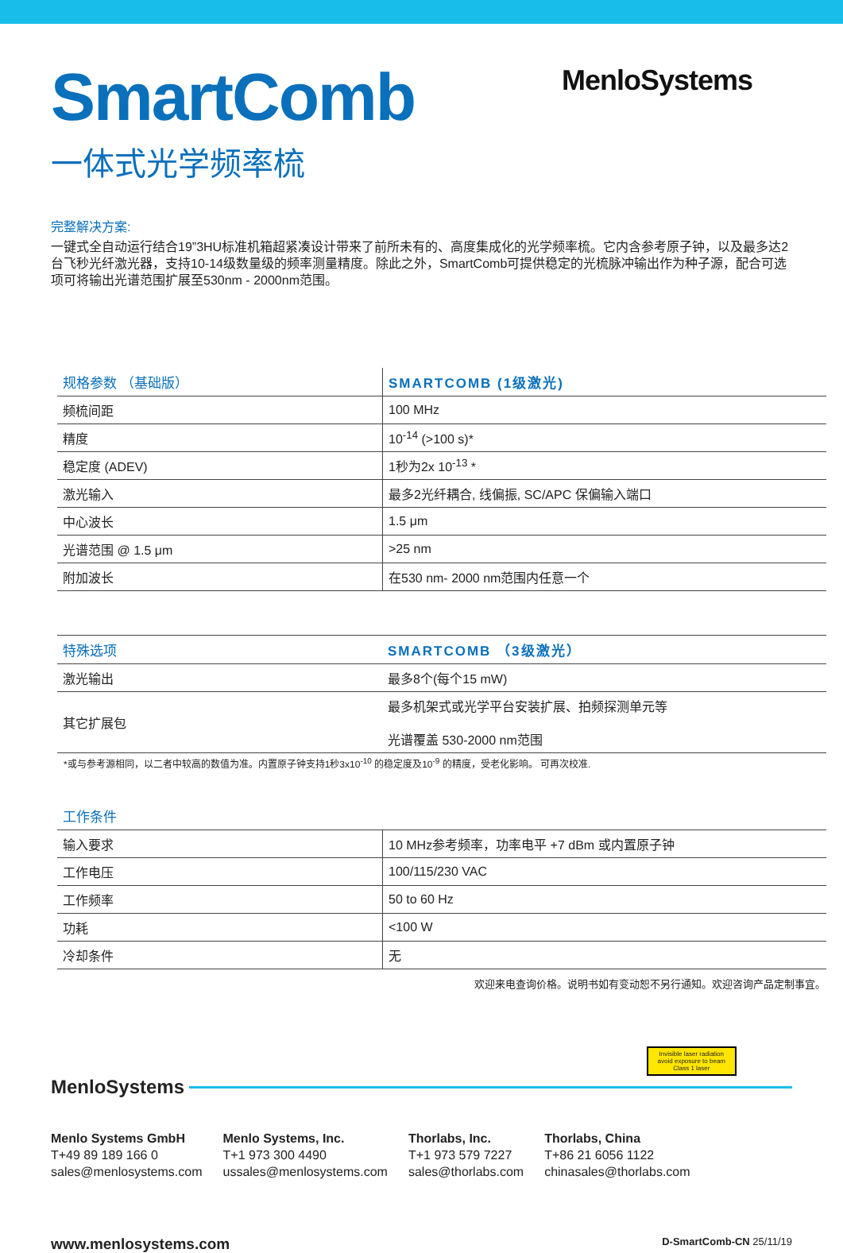SmartComb
一体式光学频率梳
MenloSystems
完整解决方案:
一键式全自动运行结合19”3HU标准机箱超紧凑设计带来了前所未有的、高度集成化的光学频率梳。它内含参考原子钟，以及最多达2台飞秒光纤激光器，支持10-14级数量级的频率测量精度。除此之外，SmartComb可提供稳定的光梳脉冲输出作为种子源，配合可选项可将输出光谱范围扩展至530nm - 2000nm范围。
| 规格参数 （基础版） | SMARTCOMB (1级激光) |
| --- | --- |
| 频梳间距 | 100 MHz |
| 精度 | 10<sup>-14</sup> (>100 s)* |
| 稳定度 (ADEV) | 1秒为2x 10<sup>-13</sup> * |
| 激光输入 | 最多2光纤耦合, 线偏振, SC/APC 保偏输入端口 |
| 中心波长 | 1.5 μm |
| 光谱范围 @ 1.5 μm | >25 nm |
| 附加波长 | 在530 nm- 2000 nm范围内任意一个 |
| 特殊选项 | SMARTCOMB （3级激光） |
| --- | --- |
| 激光输出 | 最多8个(每个15 mW) |
| 其它扩展包 | 最多机架式或光学平台安装扩展、拍频探测单元等 光谱覆盖 530-2000 nm范围 |
*或与参考源相同，以二者中较高的数值为准。内置原子钟支持1秒3x10<sup>-10</sup> 的稳定度及10<sup>-9</sup> 的精度，受老化影响。 可再次校准.
| 工作条件 | |
| --- | --- |
| 输入要求 | 10 MHz参考频率，功率电平 +7 dBm 或内置原子钟 |
| 工作电压 | 100/115/230 VAC |
| 工作频率 | 50 to 60 Hz |
| 功耗 | <100 W |
| 冷却条件 | 无 |
欢迎来电查询价格。说明书如有变动恕不另行通知。欢迎咨询产品定制事宜。
Invisible laser radiation
avoid exposure to beam
Class 1 laser
MenloSystems
Menlo Systems GmbH
T+49 89 189 166 0
sales@menlosystems.com
Menlo Systems, Inc.
T+1 973 300 4490
ussales@menlosystems.com
Thorlabs, Inc.
T+1 973 579 7227
sales@thorlabs.com
Thorlabs, China
T+86 21 6056 1122
chinasales@thorlabs.com
www.menlosystems.com D-SmartComb-CN 25/11/19